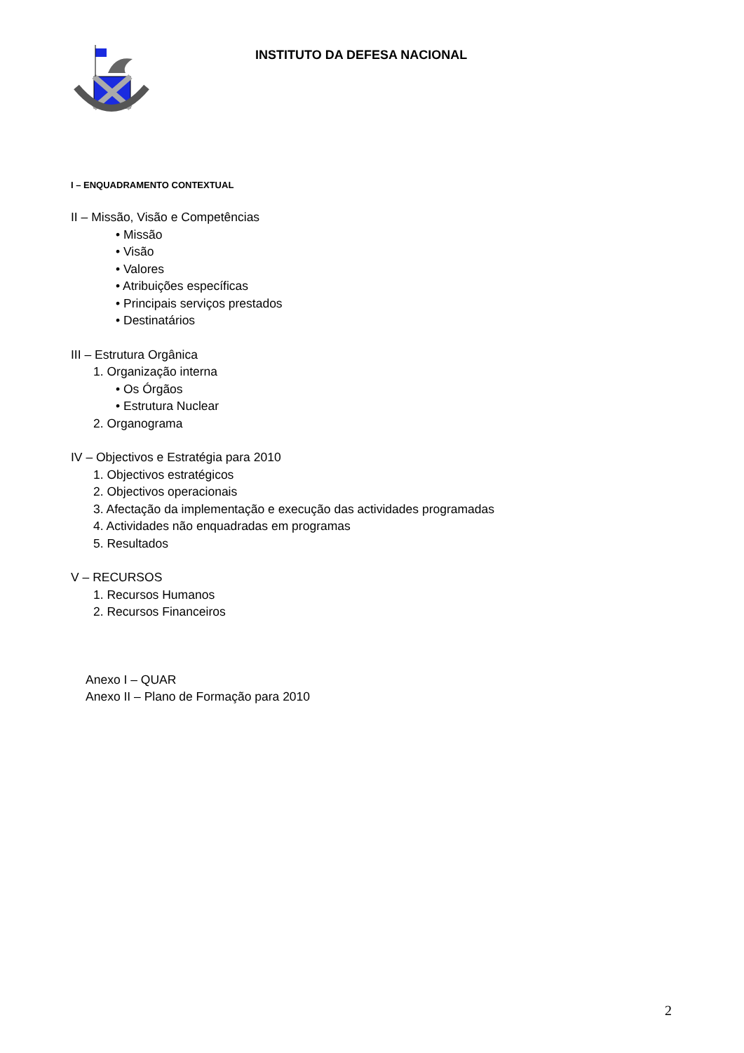INSTITUTO DA DEFESA NACIONAL
I – ENQUADRAMENTO CONTEXTUAL
II – Missão, Visão e Competências
• Missão
• Visão
• Valores
• Atribuições específicas
• Principais serviços prestados
• Destinatários
III – Estrutura Orgânica
1. Organização interna
• Os Órgãos
• Estrutura Nuclear
2. Organograma
IV – Objectivos e Estratégia para 2010
1. Objectivos estratégicos
2. Objectivos operacionais
3. Afectação da implementação e execução das actividades programadas
4. Actividades não enquadradas em programas
5. Resultados
V – RECURSOS
1. Recursos Humanos
2. Recursos Financeiros
Anexo I – QUAR
Anexo II – Plano de Formação para 2010
2